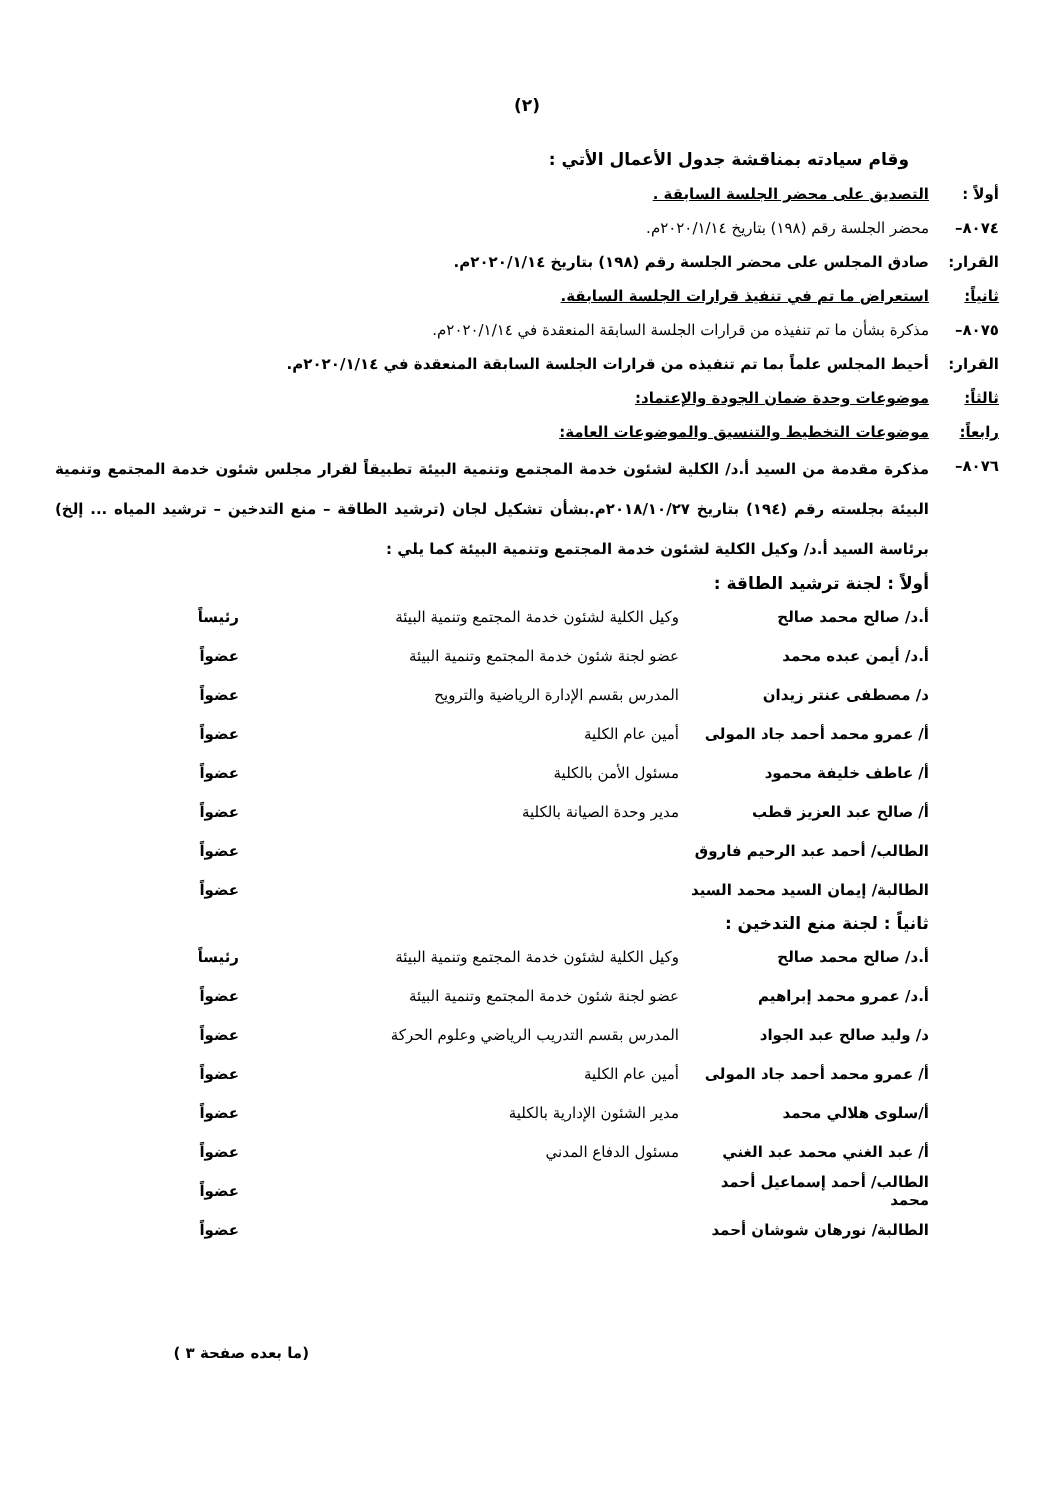(٢)
وقام سيادته بمناقشة جدول الأعمال الأتي :
أولاً : التصديق على محضر الجلسة السابقة .
٨٠٧٤– محضر الجلسة رقم (١٩٨) بتاريخ ٢٠٢٠/١/١٤م.
القرار: صادق المجلس على محضر الجلسة رقم (١٩٨) بتاريخ ٢٠٢٠/١/١٤م.
ثانياً: استعراض ما تم في تنفيذ قرارات الجلسة السابقة.
٨٠٧٥– مذكرة بشأن ما تم تنفيذه من قرارات الجلسة السابقة المنعقدة في ٢٠٢٠/١/١٤م.
القرار: أحيط المجلس علماً بما تم تنفيذه من قرارات الجلسة السابقة المنعقدة في ٢٠٢٠/١/١٤م.
ثالثاً: موضوعات وحدة ضمان الجودة والإعتماد:
رابعاً: موضوعات التخطيط والتنسيق والموضوعات العامة:
٨٠٧٦–
مذكرة مقدمة من السيد أ.د/ الكلية لشئون خدمة المجتمع وتنمية البيئة تطبيقاً لقرار مجلس شئون خدمة المجتمع وتنمية البيئة بجلسته رقم (١٩٤) بتاريخ ٢٠١٨/١٠/٢٧م.بشأن تشكيل لجان (ترشيد الطاقة – منع التدخين – ترشيد المياه ... إلخ) برئاسة السيد أ.د/ وكيل الكلية لشئون خدمة المجتمع وتنمية البيئة كما يلي :
أولاً : لجنة ترشيد الطاقة :
| أ.د/ صالح محمد صالح | وكيل الكلية لشئون خدمة المجتمع وتنمية البيئة | رئيساً |
| أ.د/ أيمن عبده محمد | عضو لجنة شئون خدمة المجتمع وتنمية البيئة | عضواً |
| د/ مصطفى عنتر زيدان | المدرس بقسم الإدارة الرياضية والترويح | عضواً |
| أ/ عمرو محمد أحمد جاد المولى | أمين عام الكلية | عضواً |
| أ/ عاطف خليفة محمود | مسئول الأمن بالكلية | عضواً |
| أ/ صالح عبد العزيز قطب | مدير وحدة الصيانة بالكلية | عضواً |
| الطالب/ أحمد عبد الرحيم فاروق | | عضواً |
| الطالبة/ إيمان السيد محمد السيد | | عضواً |
ثانياً : لجنة منع التدخين :
| أ.د/ صالح محمد صالح | وكيل الكلية لشئون خدمة المجتمع وتنمية البيئة | رئيساً |
| أ.د/ عمرو محمد إبراهيم | عضو لجنة شئون خدمة المجتمع وتنمية البيئة | عضواً |
| د/ وليد صالح عبد الجواد | المدرس بقسم التدريب الرياضي وعلوم الحركة | عضواً |
| أ/ عمرو محمد أحمد جاد المولى | أمين عام الكلية | عضواً |
| أ/سلوى هلالي محمد | مدير الشئون الإدارية بالكلية | عضواً |
| أ/ عبد الغني محمد عبد الغني | مسئول الدفاع المدني | عضواً |
| الطالب/ أحمد إسماعيل أحمد محمد | | عضواً |
| الطالبة/ نورهان شوشان أحمد | | عضواً |
(ما بعده صفحة ٣ )